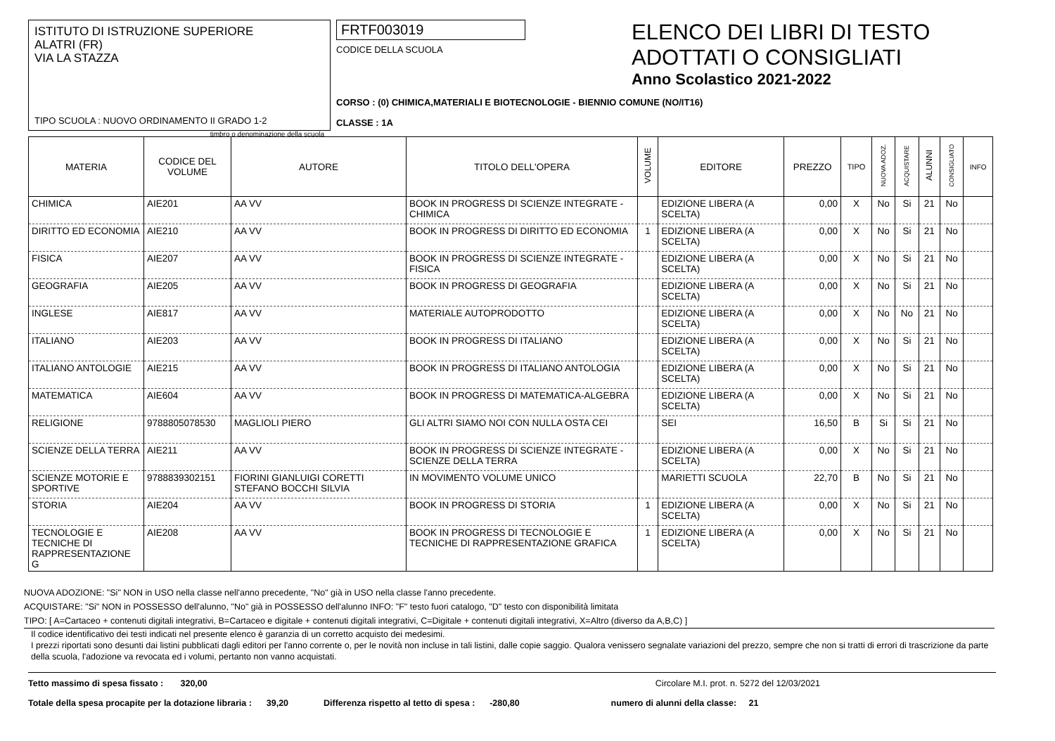ISTITUTO DI ISTRUZIONE SUPERIORE
ALATRI (FR)
VIA LA STAZZA
TIPO SCUOLA : NUOVO ORDINAMENTO II GRADO 1-2
timbro o denominazione della scuola
FRTF003019
CODICE DELLA SCUOLA
CORSO : (0) CHIMICA,MATERIALI E BIOTECNOLOGIE - BIENNIO COMUNE (NO/IT16)
CLASSE : 1A
ELENCO DEI LIBRI DI TESTO
ADOTTATI O CONSIGLIATI
Anno Scolastico 2021-2022
| MATERIA | CODICE DEL VOLUME | AUTORE | TITOLO DELL'OPERA | VOLUME | EDITORE | PREZZO | TIPO | NUOVA ADOZ. | ACQUISTARE | ALUNNI | CONSIGLIATO | INFO |
| --- | --- | --- | --- | --- | --- | --- | --- | --- | --- | --- | --- | --- |
| CHIMICA | AIE201 | AA VV | BOOK IN PROGRESS DI SCIENZE INTEGRATE - CHIMICA | | EDIZIONE LIBERA (A SCELTA) | 0,00 | X | No | Si | 21 | No | |
| DIRITTO ED ECONOMIA | AIE210 | AA VV | BOOK IN PROGRESS DI DIRITTO ED ECONOMIA | 1 | EDIZIONE LIBERA (A SCELTA) | 0,00 | X | No | Si | 21 | No | |
| FISICA | AIE207 | AA VV | BOOK IN PROGRESS DI SCIENZE INTEGRATE - FISICA | | EDIZIONE LIBERA (A SCELTA) | 0,00 | X | No | Si | 21 | No | |
| GEOGRAFIA | AIE205 | AA VV | BOOK IN PROGRESS DI GEOGRAFIA | | EDIZIONE LIBERA (A SCELTA) | 0,00 | X | No | Si | 21 | No | |
| INGLESE | AIE817 | AA VV | MATERIALE AUTOPRODOTTO | | EDIZIONE LIBERA (A SCELTA) | 0,00 | X | No | No | 21 | No | |
| ITALIANO | AIE203 | AA VV | BOOK IN PROGRESS DI ITALIANO | | EDIZIONE LIBERA (A SCELTA) | 0,00 | X | No | Si | 21 | No | |
| ITALIANO ANTOLOGIE | AIE215 | AA VV | BOOK IN PROGRESS DI ITALIANO ANTOLOGIA | | EDIZIONE LIBERA (A SCELTA) | 0,00 | X | No | Si | 21 | No | |
| MATEMATICA | AIE604 | AA VV | BOOK IN PROGRESS DI MATEMATICA-ALGEBRA | | EDIZIONE LIBERA (A SCELTA) | 0,00 | X | No | Si | 21 | No | |
| RELIGIONE | 9788805078530 | MAGLIOLI PIERO | GLI ALTRI SIAMO NOI CON NULLA OSTA CEI | | SEI | 16,50 | B | Si | Si | 21 | No | |
| SCIENZE DELLA TERRA | AIE211 | AA VV | BOOK IN PROGRESS DI SCIENZE INTEGRATE - SCIENZE DELLA TERRA | | EDIZIONE LIBERA (A SCELTA) | 0,00 | X | No | Si | 21 | No | |
| SCIENZE MOTORIE E SPORTIVE | 9788839302151 | FIORINI GIANLUIGI CORETTI STEFANO BOCCHI SILVIA | IN MOVIMENTO VOLUME UNICO | | MARIETTI SCUOLA | 22,70 | B | No | Si | 21 | No | |
| STORIA | AIE204 | AA VV | BOOK IN PROGRESS DI STORIA | 1 | EDIZIONE LIBERA (A SCELTA) | 0,00 | X | No | Si | 21 | No | |
| TECNOLOGIE E TECNICHE DI RAPPRESENTAZIONE G | AIE208 | AA VV | BOOK IN PROGRESS DI TECNOLOGIE E TECNICHE DI RAPPRESENTAZIONE GRAFICA | 1 | EDIZIONE LIBERA (A SCELTA) | 0,00 | X | No | Si | 21 | No | |
NUOVA ADOZIONE: "Si" NON in USO nella classe nell'anno precedente, "No" già in USO nella classe l'anno precedente.
ACQUISTARE: "Si" NON in POSSESSO dell'alunno, "No" già in POSSESSO dell'alunno INFO: "F" testo fuori catalogo, "D" testo con disponibilità limitata
TIPO: [ A=Cartaceo + contenuti digitali integrativi, B=Cartaceo e digitale + contenuti digitali integrativi, C=Digitale + contenuti digitali integrativi, X=Altro (diverso da A,B,C) ]
Il codice identificativo dei testi indicati nel presente elenco è garanzia di un corretto acquisto dei medesimi.
I prezzi riportati sono desunti dai listini pubblicati dagli editori per l'anno corrente o, per le novità non incluse in tali listini, dalle copie saggio. Qualora venissero segnalate variazioni del prezzo, sempre che non si tratti di errori di trascrizione da parte della scuola, l'adozione va revocata ed i volumi, pertanto non vanno acquistati.
Tetto massimo di spesa fissato : 320,00 Circolare M.I. prot. n. 5272 del 12/03/2021
Totale della spesa procapite per la dotazione libraria : 39,20 Differenza rispetto al tetto di spesa : -280,80 numero di alunni della classe: 21